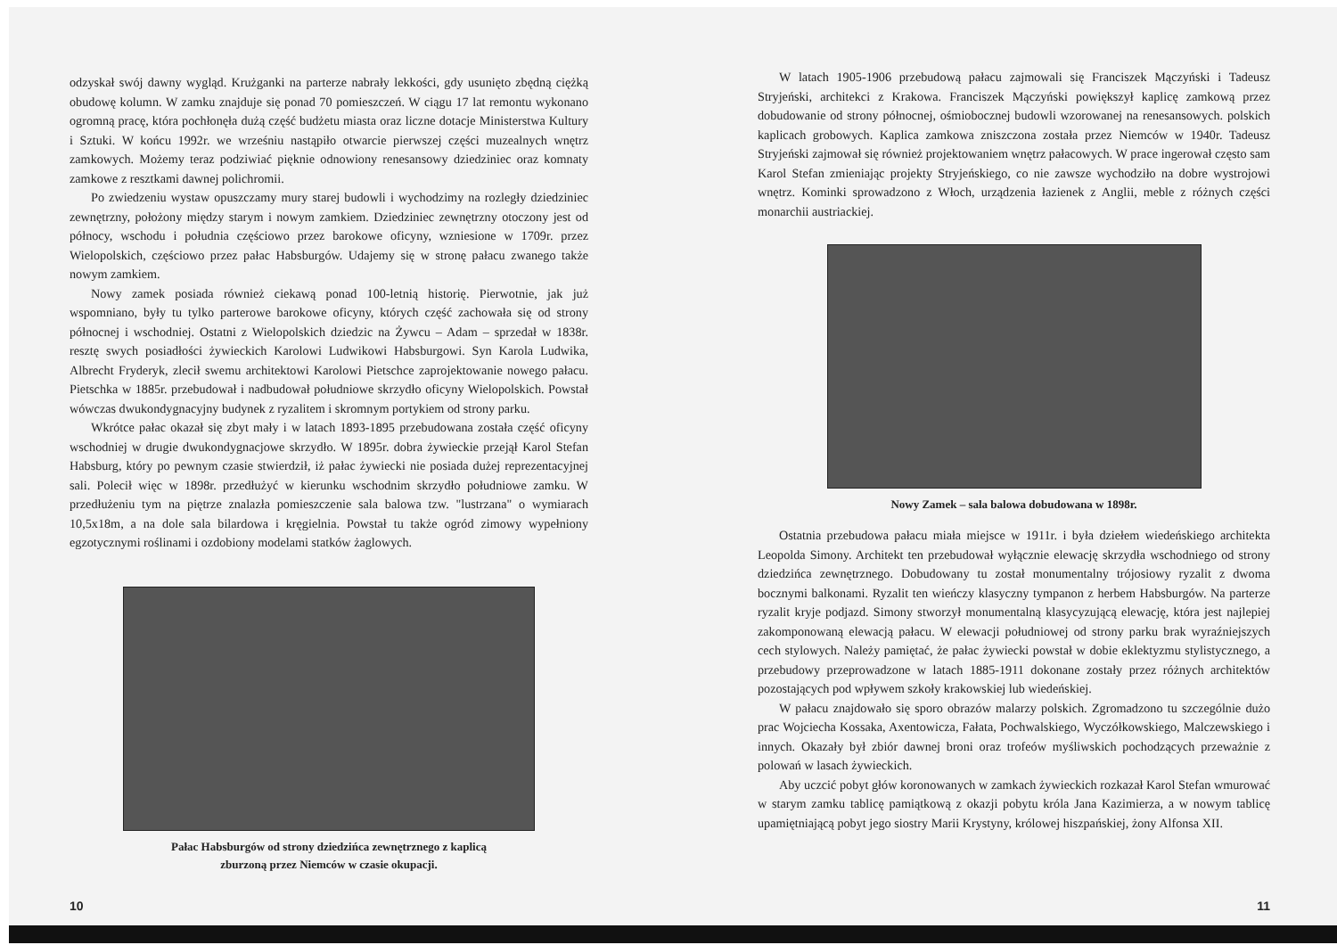odzyskał swój dawny wygląd. Krużganki na parterze nabrały lekkości, gdy usunięto zbędną ciężką obudowę kolumn. W zamku znajduje się ponad 70 pomieszczeń. W ciągu 17 lat remontu wykonano ogromną pracę, która pochłonęła dużą część budżetu miasta oraz liczne dotacje Ministerstwa Kultury i Sztuki. W końcu 1992r. we wrześniu nastąpiło otwarcie pierwszej części muzealnych wnętrz zamkowych. Możemy teraz podziwiać pięknie odnowiony renesansowy dziedziniec oraz komnaty zamkowe z resztkami dawnej polichromii.
Po zwiedzeniu wystaw opuszczamy mury starej budowli i wychodzimy na rozległy dziedziniec zewnętrzny, położony między starym i nowym zamkiem. Dziedziniec zewnętrzny otoczony jest od północy, wschodu i południa częściowo przez barokowe oficyny, wzniesione w 1709r. przez Wielopolskich, częściowo przez pałac Habsburgów. Udajemy się w stronę pałacu zwanego także nowym zamkiem.
Nowy zamek posiada również ciekawą ponad 100-letnią historię. Pierwotnie, jak już wspomniano, były tu tylko parterowe barokowe oficyny, których część zachowała się od strony północnej i wschodniej. Ostatni z Wielopolskich dziedzic na Żywcu – Adam – sprzedał w 1838r. resztę swych posiadłości żywieckich Karolowi Ludwikowi Habsburgowi. Syn Karola Ludwika, Albrecht Fryderyk, zlecił swemu architektowi Karolowi Pietschce zaprojektowanie nowego pałacu. Pietschka w 1885r. przebudował i nadbudował południowe skrzydło oficyny Wielopolskich. Powstał wówczas dwukondygnacyjny budynek z ryzalitem i skromnym portykiem od strony parku.
Wkrótce pałac okazał się zbyt mały i w latach 1893-1895 przebudowana została część oficyny wschodniej w drugie dwukondygnacjowe skrzydło. W 1895r. dobra żywieckie przejął Karol Stefan Habsburg, który po pewnym czasie stwierdził, iż pałac żywiecki nie posiada dużej reprezentacyjnej sali. Polecił więc w 1898r. przedłużyć w kierunku wschodnim skrzydło południowe zamku. W przedłużeniu tym na piętrze znalazła pomieszczenie sala balowa tzw. "lustrzana" o wymiarach 10,5x18m, a na dole sala bilardowa i kręgielnia. Powstał tu także ogród zimowy wypełniony egzotycznymi roślinami i ozdobiony modelami statków żaglowych.
Pałac Habsburgów od strony dziedzińca zewnętrznego z kaplicą
zburzoną przez Niemców w czasie okupacji.
10
W latach 1905-1906 przebudową pałacu zajmowali się Franciszek Mączyński i Tadeusz Stryjeński, architekci z Krakowa. Franciszek Mączyński powiększył kaplicę zamkową przez dobudowanie od strony północnej, ośmiobocznej budowli wzorowanej na renesansowych. polskich kaplicach grobowych. Kaplica zamkowa zniszczona została przez Niemców w 1940r. Tadeusz Stryjeński zajmował się również projektowaniem wnętrz pałacowych. W prace ingerował często sam Karol Stefan zmieniając projekty Stryjeńskiego, co nie zawsze wychodziło na dobre wystrojowi wnętrz. Kominki sprowadzono z Włoch, urządzenia łazienek z Anglii, meble z różnych części monarchii austriackiej.
Nowy Zamek – sala balowa dobudowana w 1898r.
Ostatnia przebudowa pałacu miała miejsce w 1911r. i była dziełem wiedeńskiego architekta Leopolda Simony. Architekt ten przebudował wyłącznie elewację skrzydła wschodniego od strony dziedzińca zewnętrznego. Dobudowany tu został monumentalny trójosiowy ryzalit z dwoma bocznymi balkonami. Ryzalit ten wieńczy klasyczny tympanon z herbem Habsburgów. Na parterze ryzalit kryje podjazd. Simony stworzył monumentalną klasycyzującą elewację, która jest najlepiej zakomponowaną elewacją pałacu. W elewacji południowej od strony parku brak wyraźniejszych cech stylowych. Należy pamiętać, że pałac żywiecki powstał w dobie eklektyzmu stylistycznego, a przebudowy przeprowadzone w latach 1885-1911 dokonane zostały przez różnych architektów pozostających pod wpływem szkoły krakowskiej lub wiedeńskiej.
W pałacu znajdowało się sporo obrazów malarzy polskich. Zgromadzono tu szczególnie dużo prac Wojciecha Kossaka, Axentowicza, Fałata, Pochwalskiego, Wyczółkowskiego, Malczewskiego i innych. Okazały był zbiór dawnej broni oraz trofeów myśliwskich pochodzących przeważnie z polowań w lasach żywieckich.
Aby uczcić pobyt głów koronowanych w zamkach żywieckich rozkazał Karol Stefan wmurować w starym zamku tablicę pamiątkową z okazji pobytu króla Jana Kazimierza, a w nowym tablicę upamiętniającą pobyt jego siostry Marii Krystyny, królowej hiszpańskiej, żony Alfonsa XII.
11